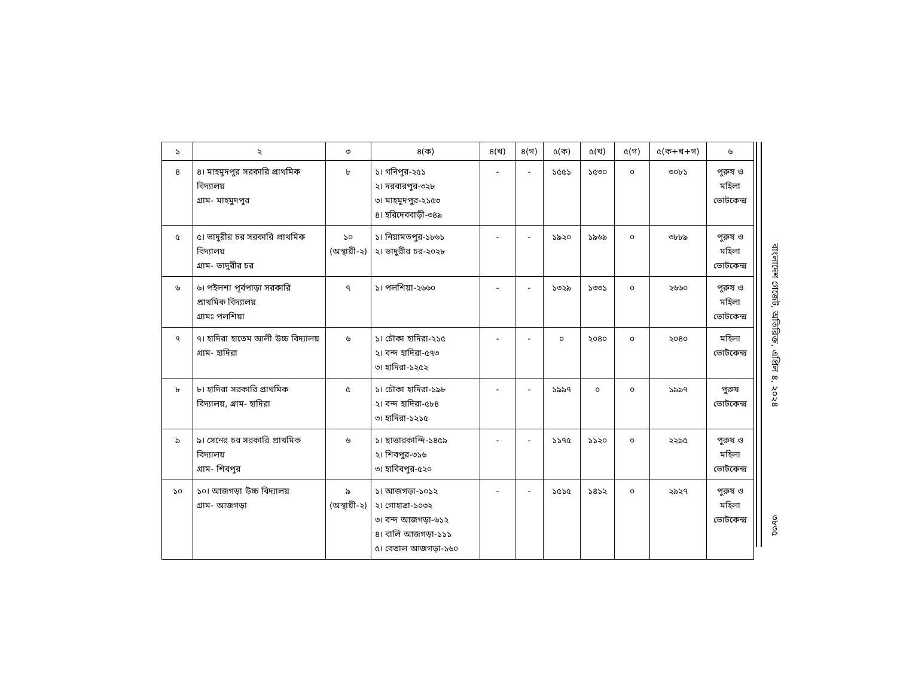| ১ | ২ | ৩ | ৪(ক) | ৪(খ) | ৪(গ) | ৫(ক) | ৫(খ) | ৫(গ) | ৫(ক+খ+গ) | ৬ |
| --- | --- | --- | --- | --- | --- | --- | --- | --- | --- | --- |
| ৪ | ৪। মাহমুদপুর সরকারি প্রাথমিক বিদ্যালয় গ্রাম- মাহমুদপুর | ৮ | ১। গনিপুর-২৫১ ২। দরবারপুর-৩২৮ ৩। মাহমুদপুর-২১৫৩ ৪। হরিদেববাড়ী-৩৪৯ | - | - | ১৫৫১ | ১৫৩০ | ০ | ৩০৮১ | পুরুষ ও মহিলা ভোটকেন্দ্র |
| ৫ | ৫। ভাদুরীর চর সরকারি প্রাথমিক বিদ্যালয় গ্রাম- ভাদুরীর চর | ১০ (অস্থায়ী-২) | ১। নিয়ামতপুর-১৮৬১ ২। ভাদুরীর চর-২০২৮ | - | - | ১৯২০ | ১৯৬৯ | ০ | ৩৮৮৯ | পুরুষ ও মহিলা ভোটকেন্দ্র |
| ৬ | ৬। পইলশা পূর্বপাড়া সরকারি প্রাথমিক বিদ্যালয় গ্রামঃ পলশিয়া | ৭ | ১। পলশিয়া-২৬৬০ | - | - | ১৩২৯ | ১৩৩১ | ০ | ২৬৬০ | পুরুষ ও মহিলা ভোটকেন্দ্র |
| ৭ | ৭। হাদিরা হাতেম আলী উচ্চ বিদ্যালয় গ্রাম- হাদিরা | ৬ | ১। চৌকা হাদিরা-২১৫ ২। বন্দ হাদিরা-৫৭৩ ৩। হাদিরা-১২৫২ | - | - | ০ | ২০৪০ | ০ | ২০৪০ | মহিলা ভোটকেন্দ্র |
| ৮ | ৮। হাদিরা সরকারি প্রাথমিক বিদ্যালয়, গ্রাম- হাদিরা | ৫ | ১। চৌকা হাদিরা-১৯৮ ২। বন্দ হাদিরা-৫৮৪ ৩। হাদিরা-১২১৫ | - | - | ১৯৯৭ | ০ | ০ | ১৯৯৭ | পুরুষ ভোটকেন্দ্র |
| ৯ | ৯। সেনের চর সরকারি প্রাথমিক বিদ্যালয় গ্রাম- শিবপুর | ৬ | ১। ছাত্তারকান্দি-১৪৫৯ ২। শিবপুর-৩১৬ ৩। হাবিবপুর-৫২০ | - | - | ১১৭৫ | ১১২০ | ০ | ২২৯৫ | পুরুষ ও মহিলা ভোটকেন্দ্র |
| ১০ | ১০। আজগড়া উচ্চ বিদ্যালয় গ্রাম- আজগড়া | ৯ (অস্থায়ী-২) | ১। আজগড়া-১০১২ ২। গোহাত্রা-১০৩২ ৩। বন্দ আজগড়া-৬১২ ৪। বালি আজগড়া-১১১ ৫। বেতাল আজগড়া-১৬০ | - | - | ১৫১৫ | ১৪১২ | ০ | ২৯২৭ | পুরুষ ও মহিলা ভোটকেন্দ্র |
বাংলাদেশ গেজেট, অতিরিক্ত, এপ্রিল ৪, ২০২৪ ৩৮৩৫